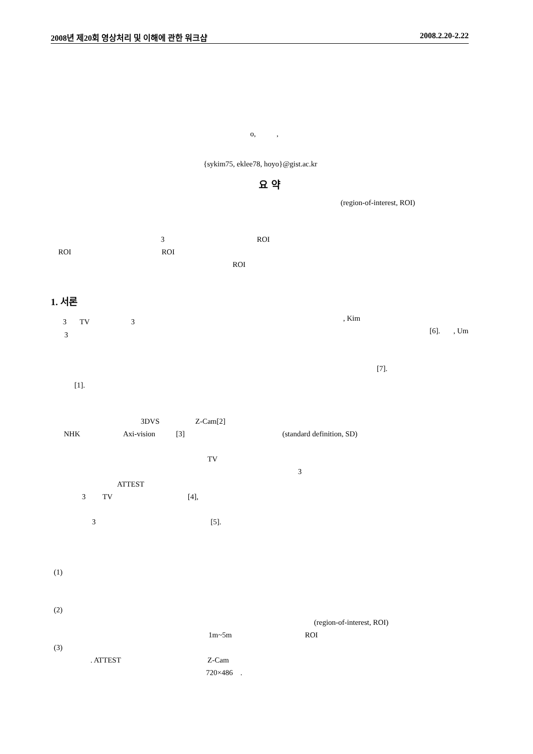2008년 제20회 영상처리 및 이해에 관한 워크샵 2008.2.20-2.22
o, ,
{sykim75, eklee78, hoyo}@gist.ac.kr
요 약
(region-of-interest, ROI)
3 ROI
ROI ROI
ROI
1. 서론
3 TV 3
3
[1].
3DVS Z-Cam[2]
NHK Axi-vision [3]
TV
ATTEST
3 TV [4],
3 [5].
(1)
(2)
1m~5m
(3)
. ATTEST Z-Cam
720×486 .
, Kim
[6]. , Um
[7].
(standard definition, SD)
3
(region-of-interest, ROI)
ROI